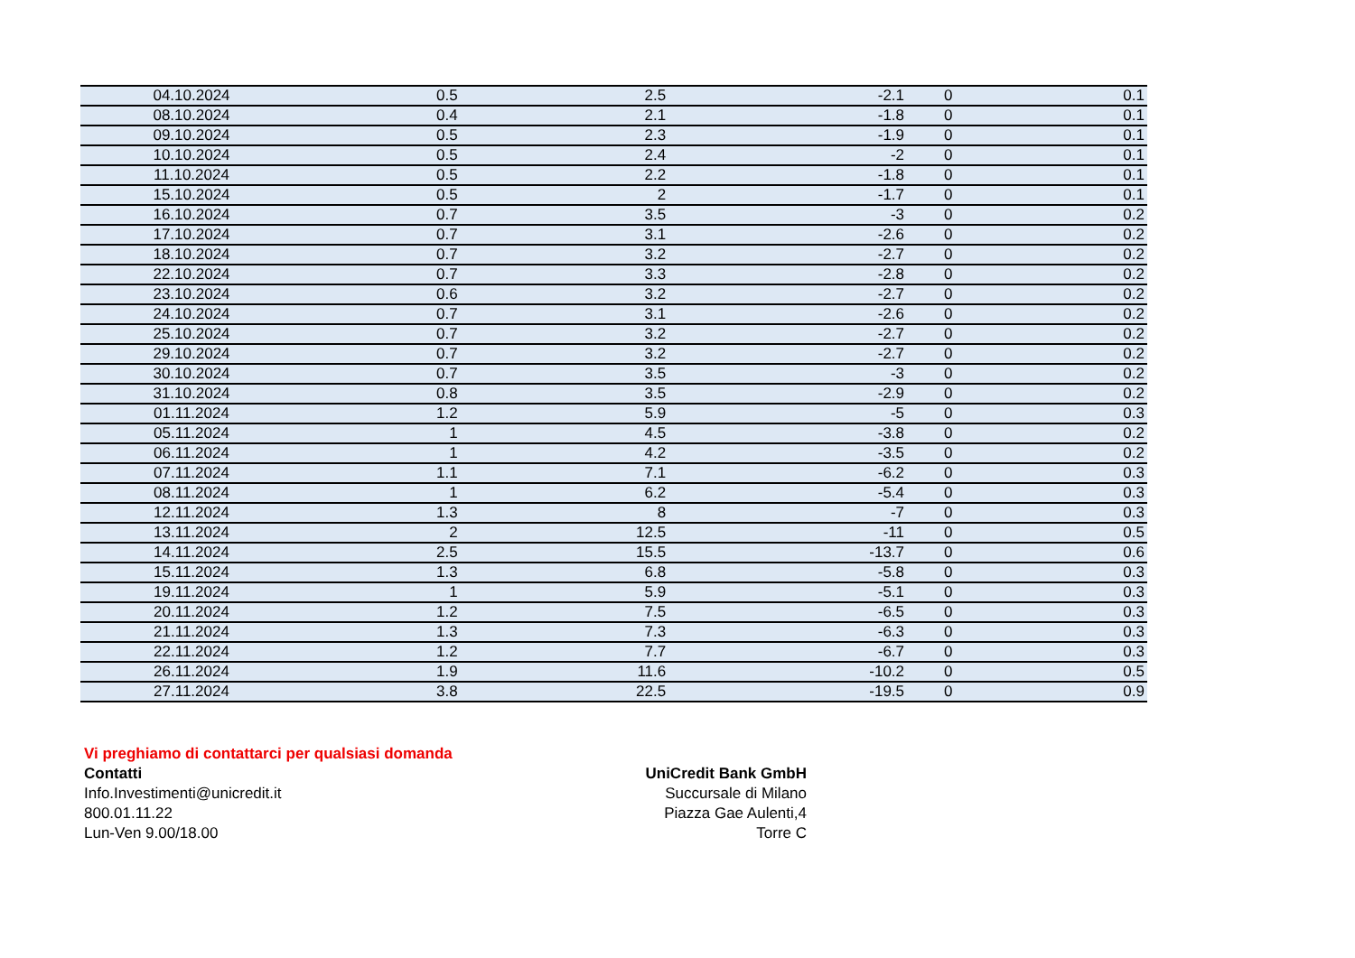| 04.10.2024 | 0.5 | 2.5 | -2.1 | 0 | 0.1 |
| 08.10.2024 | 0.4 | 2.1 | -1.8 | 0 | 0.1 |
| 09.10.2024 | 0.5 | 2.3 | -1.9 | 0 | 0.1 |
| 10.10.2024 | 0.5 | 2.4 | -2 | 0 | 0.1 |
| 11.10.2024 | 0.5 | 2.2 | -1.8 | 0 | 0.1 |
| 15.10.2024 | 0.5 | 2 | -1.7 | 0 | 0.1 |
| 16.10.2024 | 0.7 | 3.5 | -3 | 0 | 0.2 |
| 17.10.2024 | 0.7 | 3.1 | -2.6 | 0 | 0.2 |
| 18.10.2024 | 0.7 | 3.2 | -2.7 | 0 | 0.2 |
| 22.10.2024 | 0.7 | 3.3 | -2.8 | 0 | 0.2 |
| 23.10.2024 | 0.6 | 3.2 | -2.7 | 0 | 0.2 |
| 24.10.2024 | 0.7 | 3.1 | -2.6 | 0 | 0.2 |
| 25.10.2024 | 0.7 | 3.2 | -2.7 | 0 | 0.2 |
| 29.10.2024 | 0.7 | 3.2 | -2.7 | 0 | 0.2 |
| 30.10.2024 | 0.7 | 3.5 | -3 | 0 | 0.2 |
| 31.10.2024 | 0.8 | 3.5 | -2.9 | 0 | 0.2 |
| 01.11.2024 | 1.2 | 5.9 | -5 | 0 | 0.3 |
| 05.11.2024 | 1 | 4.5 | -3.8 | 0 | 0.2 |
| 06.11.2024 | 1 | 4.2 | -3.5 | 0 | 0.2 |
| 07.11.2024 | 1.1 | 7.1 | -6.2 | 0 | 0.3 |
| 08.11.2024 | 1 | 6.2 | -5.4 | 0 | 0.3 |
| 12.11.2024 | 1.3 | 8 | -7 | 0 | 0.3 |
| 13.11.2024 | 2 | 12.5 | -11 | 0 | 0.5 |
| 14.11.2024 | 2.5 | 15.5 | -13.7 | 0 | 0.6 |
| 15.11.2024 | 1.3 | 6.8 | -5.8 | 0 | 0.3 |
| 19.11.2024 | 1 | 5.9 | -5.1 | 0 | 0.3 |
| 20.11.2024 | 1.2 | 7.5 | -6.5 | 0 | 0.3 |
| 21.11.2024 | 1.3 | 7.3 | -6.3 | 0 | 0.3 |
| 22.11.2024 | 1.2 | 7.7 | -6.7 | 0 | 0.3 |
| 26.11.2024 | 1.9 | 11.6 | -10.2 | 0 | 0.5 |
| 27.11.2024 | 3.8 | 22.5 | -19.5 | 0 | 0.9 |
Vi preghiamo di contattarci per qualsiasi domanda
Contatti
Info.Investimenti@unicredit.it
800.01.11.22
Lun-Ven 9.00/18.00
UniCredit Bank GmbH
Succursale di Milano
Piazza Gae Aulenti,4
Torre C